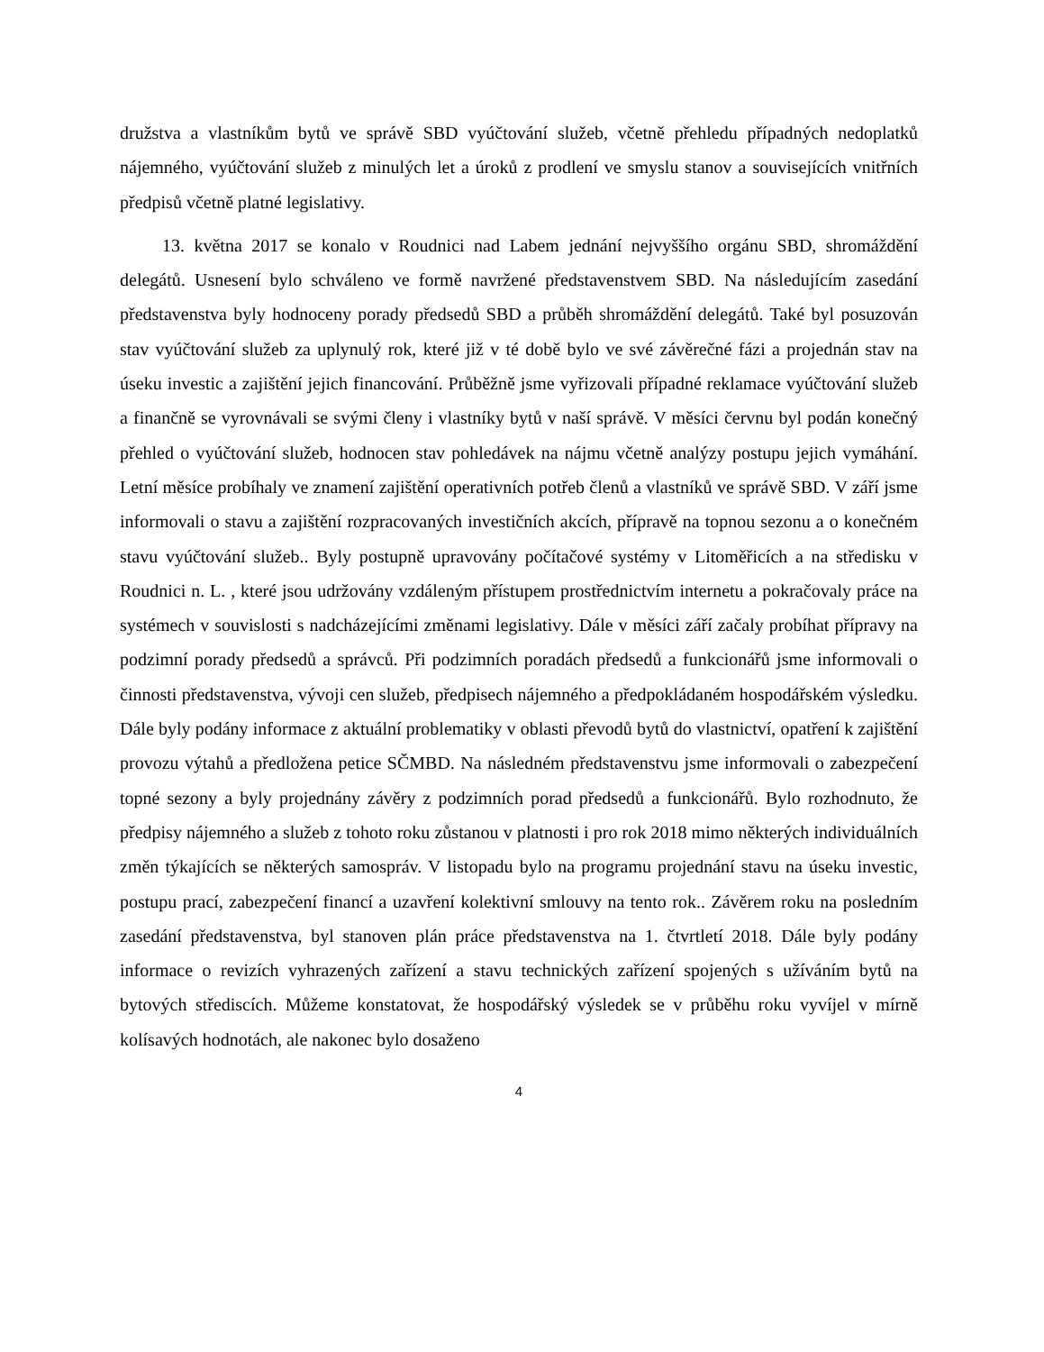družstva a vlastníkům bytů ve správě SBD vyúčtování služeb, včetně přehledu případných nedoplatků nájemného, vyúčtování služeb z minulých let a úroků z prodlení ve smyslu stanov a souvisejících vnitřních předpisů včetně platné legislativy.
13. května 2017 se konalo v Roudnici nad Labem jednání nejvyššího orgánu SBD, shromáždění delegátů. Usnesení bylo schváleno ve formě navržené představenstvem SBD. Na následujícím zasedání představenstva byly hodnoceny porady předsedů SBD a průběh shromáždění delegátů. Také byl posuzován stav vyúčtování služeb za uplynulý rok, které již v té době bylo ve své závěrečné fázi a projednán stav na úseku investic a zajištění jejich financování. Průběžně jsme vyřizovali případné reklamace vyúčtování služeb a finančně se vyrovnávali se svými členy i vlastníky bytů v naší správě. V měsíci červnu byl podán konečný přehled o vyúčtování služeb, hodnocen stav pohledávek na nájmu včetně analýzy postupu jejich vymáhání. Letní měsíce probíhaly ve znamení zajištění operativních potřeb členů a vlastníků ve správě SBD. V září jsme informovali o stavu a zajištění rozpracovaných investičních akcích, přípravě na topnou sezonu a o konečném stavu vyúčtování služeb.. Byly postupně upravovány počítačové systémy v Litoměřicích a na středisku v Roudnici n. L. , které jsou udržovány vzdáleným přístupem prostřednictvím internetu a pokračovaly práce na systémech v souvislosti s nadcházejícími změnami legislativy. Dále v měsíci září začaly probíhat přípravy na podzimní porady předsedů a správců. Při podzimních poradách předsedů a funkcionářů jsme informovali o činnosti představenstva, vývoji cen služeb, předpisech nájemného a předpokládaném hospodářském výsledku. Dále byly podány informace z aktuální problematiky v oblasti převodů bytů do vlastnictví, opatření k zajištění provozu výtahů a předložena petice SČMBD. Na následném představenstvu jsme informovali o zabezpečení topné sezony a byly projednány závěry z podzimních porad předsedů a funkcionářů. Bylo rozhodnuto, že předpisy nájemného a služeb z tohoto roku zůstanou v platnosti i pro rok 2018 mimo některých individuálních změn týkajících se některých samospráv. V listopadu bylo na programu projednání stavu na úseku investic, postupu prací, zabezpečení financí a uzavření kolektivní smlouvy na tento rok.. Závěrem roku na posledním zasedání představenstva, byl stanoven plán práce představenstva na 1. čtvrtletí 2018. Dále byly podány informace o revizích vyhrazených zařízení a stavu technických zařízení spojených s užíváním bytů na bytových střediscích. Můžeme konstatovat, že hospodářský výsledek se v průběhu roku vyvíjel v mírně kolísavých hodnotách, ale nakonec bylo dosaženo
4